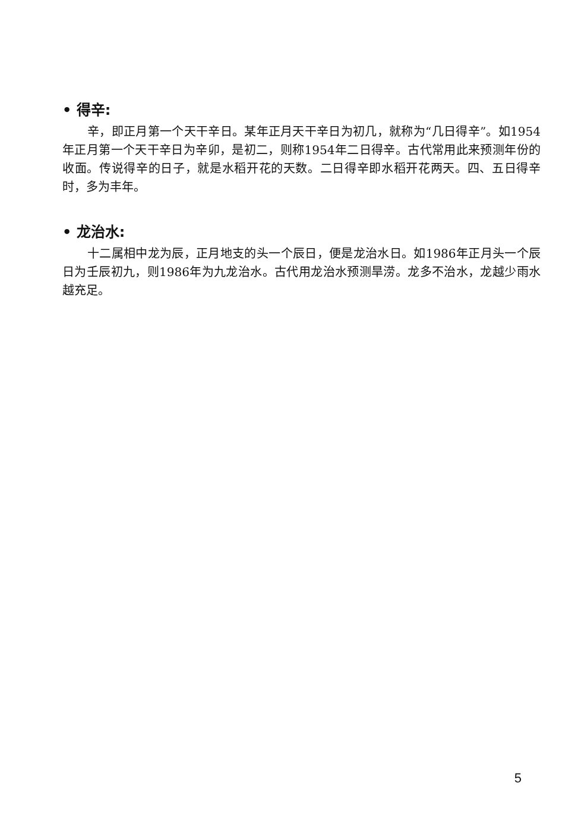• 得辛:
辛，即正月第一个天干辛日。某年正月天干辛日为初几，就称为“几日得辛”。如1954年正月第一个天干辛日为辛卯，是初二，则称1954年二日得辛。古代常用此来预测年份的收面。传说得辛的日子，就是水稻开花的天数。二日得辛即水稻开花两天。四、五日得辛时，多为丰年。
• 龙治水:
十二属相中龙为辰，正月地支的头一个辰日，便是龙治水日。如1986年正月头一个辰日为壬辰初九，则1986年为九龙治水。古代用龙治水预测旱涝。龙多不治水，龙越少雨水越充足。
5